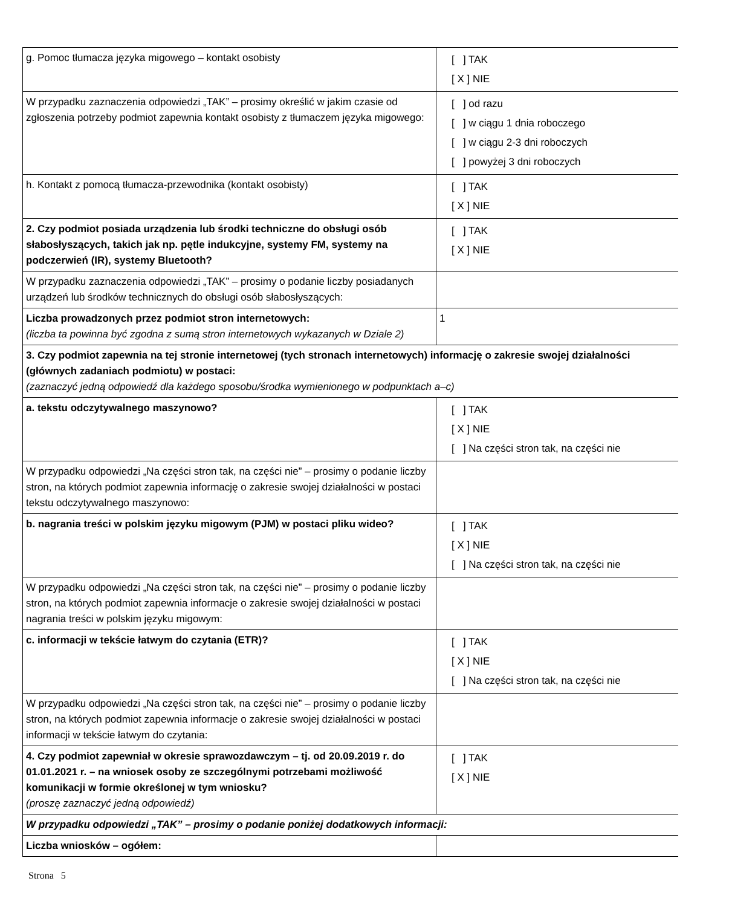| g. Pomoc tłumacza języka migowego – kontakt osobisty | [ ] TAK [ X ] NIE |
| W przypadku zaznaczenia odpowiedzi „TAK” – prosimy określić w jakim czasie od zgłoszenia potrzeby podmiot zapewnia kontakt osobisty z tłumaczem języka migowego: | [ ] od razu [ ] w ciągu 1 dnia roboczego [ ] w ciągu 2-3 dni roboczych [ ] powyżej 3 dni roboczych |
| h. Kontakt z pomocą tłumacza-przewodnika (kontakt osobisty) | [ ] TAK [ X ] NIE |
| 2. Czy podmiot posiada urządzenia lub środki techniczne do obsługi osób słabosłyszących, takich jak np. pętle indukcyjne, systemy FM, systemy na podczerwień (IR), systemy Bluetooth? | [ ] TAK [ X ] NIE |
| W przypadku zaznaczenia odpowiedzi „TAK” – prosimy o podanie liczby posiadanych urządzeń lub środków technicznych do obsługi osób słabosłyszących: | |
| Liczba prowadzonych przez podmiot stron internetowych: (liczba ta powinna być zgodna z sumą stron internetowych wykazanych w Dziale 2) | 1 |
| 3. Czy podmiot zapewnia na tej stronie internetowej (tych stronach internetowych) informację o zakresie swojej działalności (głównych zadaniach podmiotu) w postaci: (zaznaczyć jedną odpowiedź dla każdego sposobu/środka wymienionego w podpunktach a–c) | |
| a. tekstu odczytywalnego maszynowo? | [ ] TAK [ X ] NIE [ ] Na części stron tak, na części nie |
| W przypadku odpowiedzi „Na części stron tak, na części nie” – prosimy o podanie liczby stron, na których podmiot zapewnia informację o zakresie swojej działalności w postaci tekstu odczytywalnego maszynowo: | |
| b. nagrania treści w polskim języku migowym (PJM) w postaci pliku wideo? | [ ] TAK [ X ] NIE [ ] Na części stron tak, na części nie |
| W przypadku odpowiedzi „Na części stron tak, na części nie” – prosimy o podanie liczby stron, na których podmiot zapewnia informacje o zakresie swojej działalności w postaci nagrania treści w polskim języku migowym: | |
| c. informacji w tekście łatwym do czytania (ETR)? | [ ] TAK [ X ] NIE [ ] Na części stron tak, na części nie |
| W przypadku odpowiedzi „Na części stron tak, na części nie” – prosimy o podanie liczby stron, na których podmiot zapewnia informacje o zakresie swojej działalności w postaci informacji w tekście łatwym do czytania: | |
| 4. Czy podmiot zapewniał w okresie sprawozdawczym – tj. od 20.09.2019 r. do 01.01.2021 r. – na wniosek osoby ze szczególnymi potrzebami możliwość komunikacji w formie określonej w tym wniosku? (proszę zaznaczyć jedną odpowiedź) | [ ] TAK [ X ] NIE |
| W przypadku odpowiedzi „TAK” – prosimy o podanie poniżej dodatkowych informacji: | |
| Liczba wniosków – ogółem: | |
Strona 5